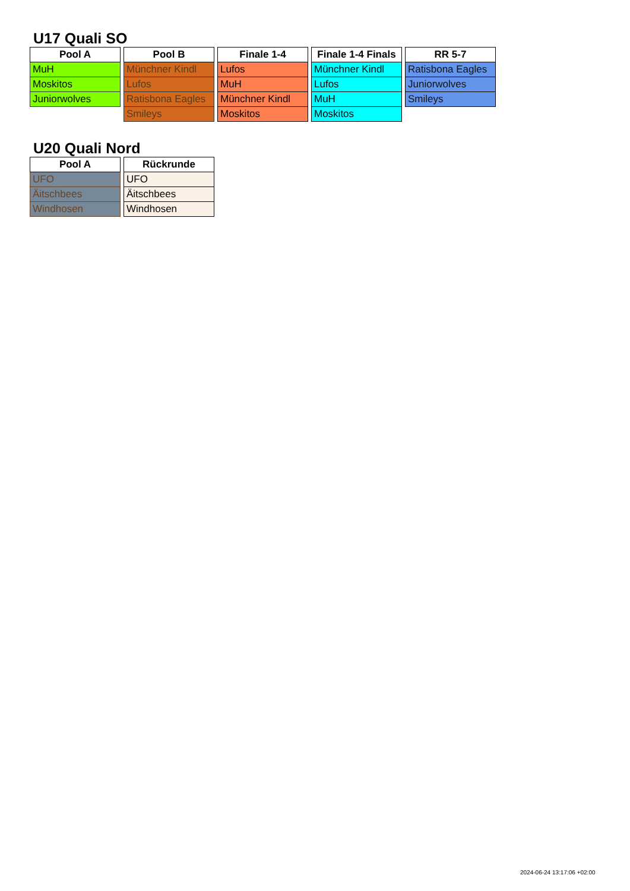U17 Quali SO
| Pool A |
| --- |
| MuH |
| Moskitos |
| Juniorwolves |
| Pool B |
| --- |
| Münchner Kindl |
| Lufos |
| Ratisbona Eagles |
| Smileys |
| Finale 1-4 |
| --- |
| Lufos |
| MuH |
| Münchner Kindl |
| Moskitos |
| Finale 1-4 Finals |
| --- |
| Münchner Kindl |
| Lufos |
| MuH |
| Moskitos |
| RR 5-7 |
| --- |
| Ratisbona Eagles |
| Juniorwolves |
| Smileys |
U20 Quali Nord
| Pool A |
| --- |
| UFO |
| Äitschbees |
| Windhosen |
| Rückrunde |
| --- |
| UFO |
| Äitschbees |
| Windhosen |
2024-06-24 13:17:06 +02:00